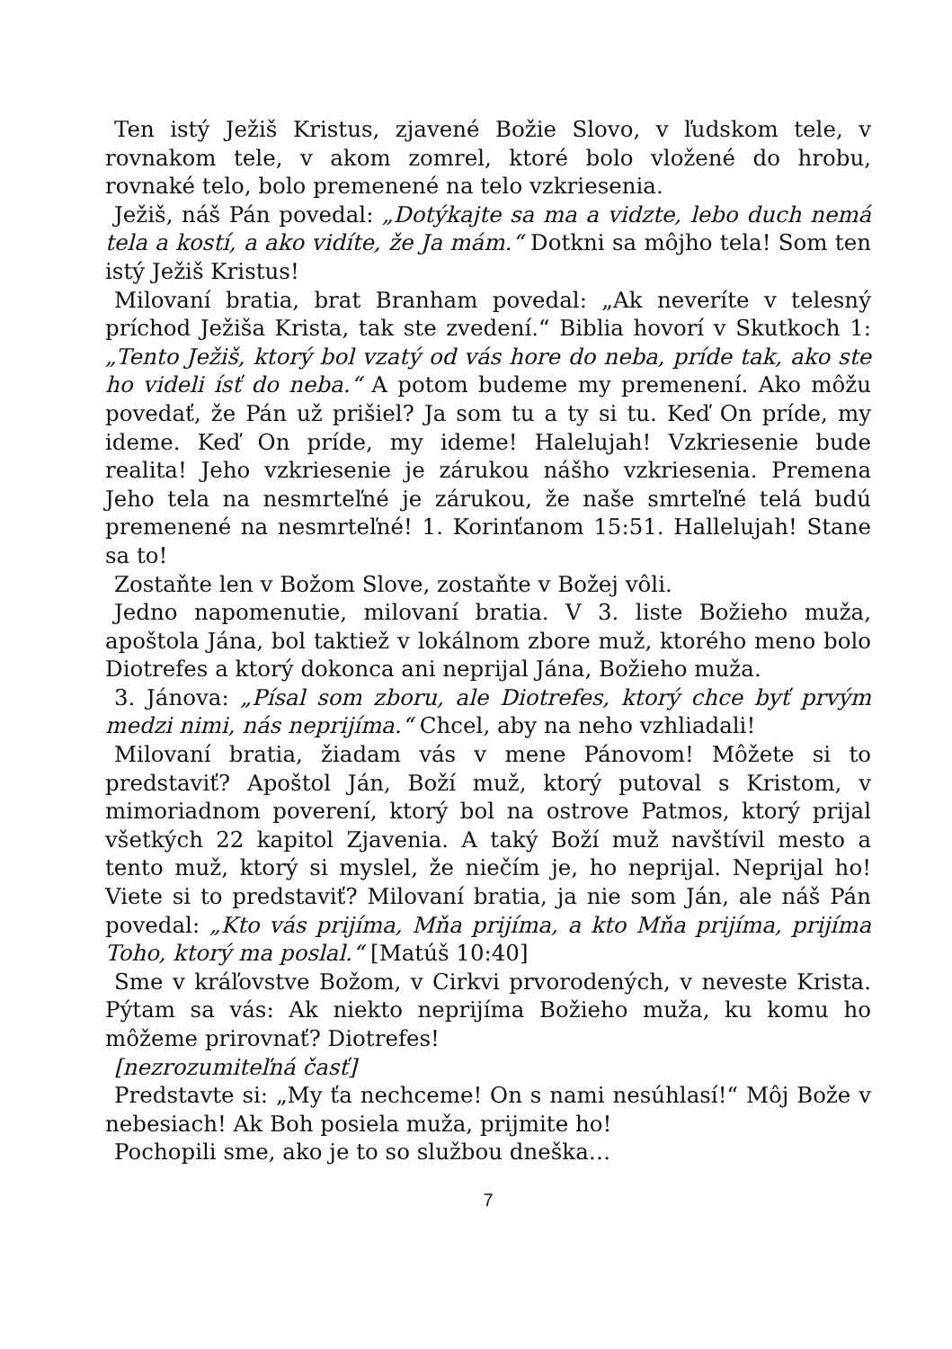Ten istý Ježiš Kristus, zjavené Božie Slovo, v ľudskom tele, v rovnakom tele, v akom zomrel, ktoré bolo vložené do hrobu, rovnaké telo, bolo premenené na telo vzkriesenia.
Ježiš, náš Pán povedal: „Dotýkajte sa ma a vidzte, lebo duch nemá tela a kostí, a ako vidíte, že Ja mám.“ Dotkni sa môjho tela! Som ten istý Ježiš Kristus!
Milovaní bratia, brat Branham povedal: „Ak neveríte v telesný príchod Ježiša Krista, tak ste zvedení.“ Biblia hovorí v Skutkoch 1: „Tento Ježiš, ktorý bol vzatý od vás hore do neba, príde tak, ako ste ho videli ísť do neba.“ A potom budeme my premenení. Ako môžu povedať, že Pán už prišiel? Ja som tu a ty si tu. Keď On príde, my ideme. Keď On príde, my ideme! Halelujah! Vzkriesenie bude realita! Jeho vzkriesenie je zárukou nášho vzkriesenia. Premena Jeho tela na nesmrteľné je zárukou, že naše smrteľné telá budú premenené na nesmrteľné! 1. Korinťanom 15:51. Hallelujah! Stane sa to!
Zostaňte len v Božom Slove, zostaňte v Božej vôli.
Jedno napomenutie, milovaní bratia. V 3. liste Božieho muža, apoštola Jána, bol taktiež v lokálnom zbore muž, ktorého meno bolo Diotrefes a ktorý dokonca ani neprijal Jána, Božieho muža.
3. Jánova: „Písal som zboru, ale Diotrefes, ktorý chce byť prvým medzi nimi, nás neprijíma.“ Chcel, aby na neho vzhliadali!
Milovaní bratia, žiadam vás v mene Pánovom! Môžete si to predstaviť? Apoštol Ján, Boží muž, ktorý putoval s Kristom, v mimoriadnom poverení, ktorý bol na ostrove Patmos, ktorý prijal všetkých 22 kapitol Zjavenia. A taký Boží muž navštívil mesto a tento muž, ktorý si myslel, že niečím je, ho neprijal. Neprijal ho! Viete si to predstaviť? Milovaní bratia, ja nie som Ján, ale náš Pán povedal: „Kto vás prijíma, Mňa prijíma, a kto Mňa prijíma, prijíma Toho, ktorý ma poslal.“ [Matúš 10:40]
Sme v kráľovstve Božom, v Cirkvi prvorodených, v neveste Krista. Pýtam sa vás: Ak niekto neprijíma Božieho muža, ku komu ho môžeme prirovnať? Diotrefes!
[nezrozumiteľná časť]
Predstavte si: „My ťa nechceme! On s nami nesúhlasí!“ Môj Bože v nebesiach! Ak Boh posiela muža, prijmite ho!
Pochopili sme, ako je to so službou dneška…
7